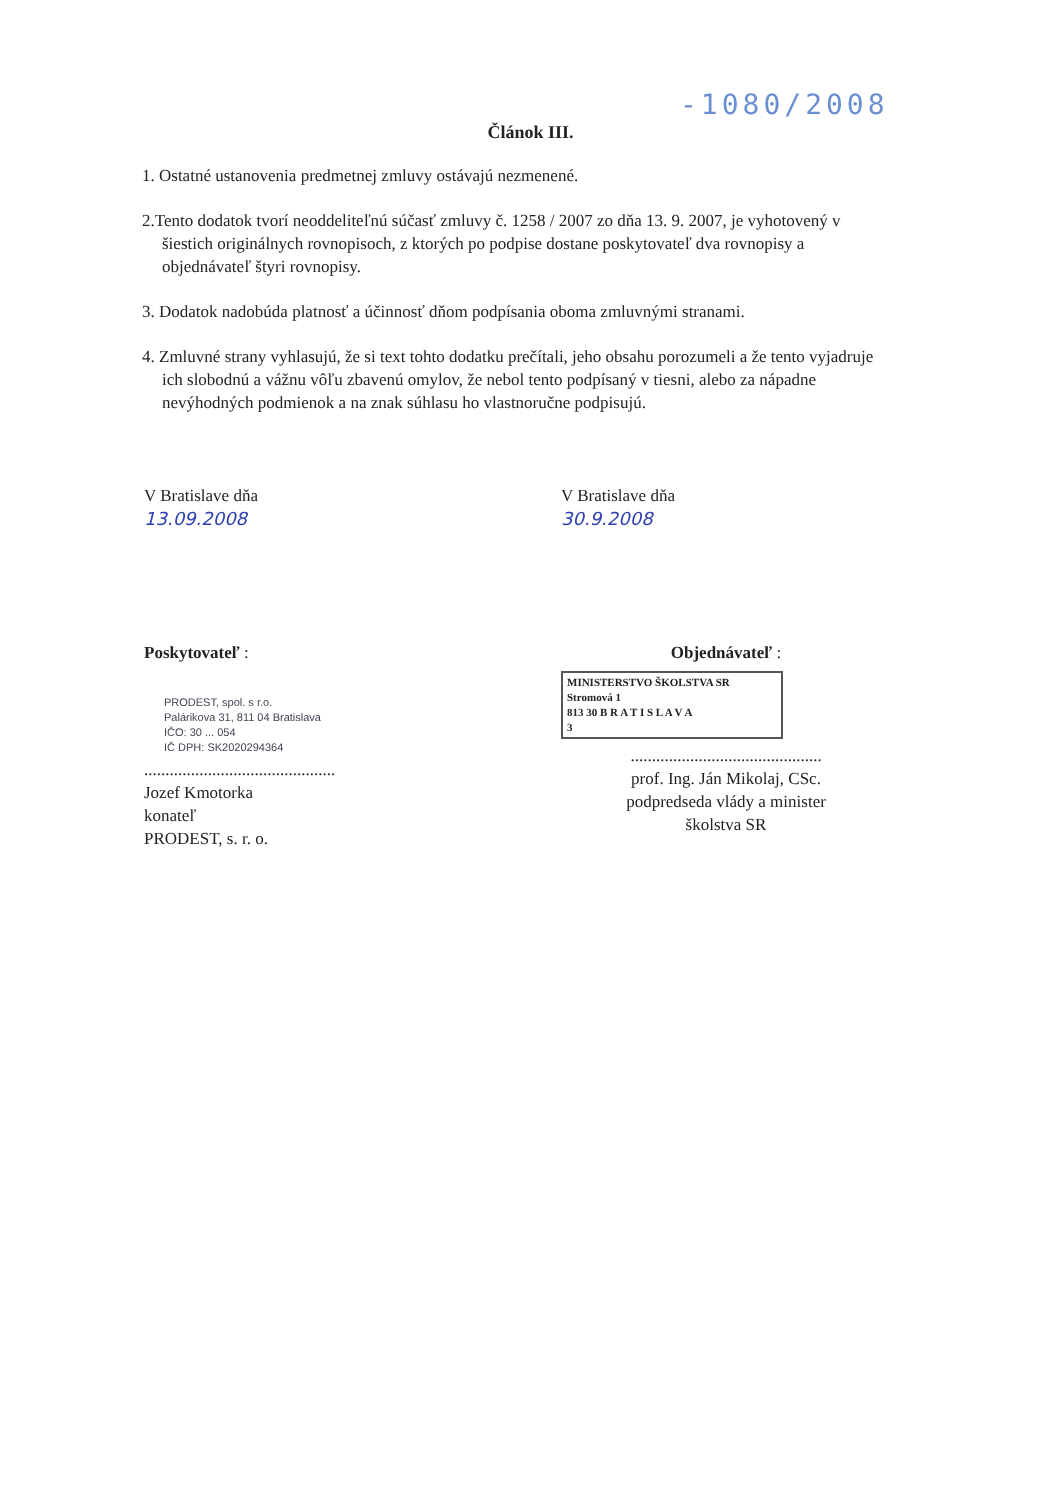-1080/2008
Článok III.
1. Ostatné ustanovenia predmetnej zmluvy ostávajú nezmenené.
2.Tento dodatok tvorí neoddeliteľnú súčasť zmluvy č. 1258 / 2007 zo dňa 13. 9. 2007, je vyhotovený v šiestich originálnych rovnopisoch, z ktorých po podpise dostane poskytovateľ dva rovnopisy a objednávateľ štyri rovnopisy.
3. Dodatok nadobúda platnosť a účinnosť dňom podpísania oboma zmluvnými stranami.
4. Zmluvné strany vyhlasujú, že si text tohto dodatku prečítali, jeho obsahu porozumeli a že tento vyjadruje ich slobodnú a vážnu vôľu zbavenú omylov, že nebol tento podpísaný v tiesni, alebo za nápadne nevýhodných podmienok a na znak súhlasu ho vlastnoručne podpisujú.
V Bratislave dňa
13.09.2008
V Bratislave dňa
30.9.2008
Poskytovateľ :
PRODEST, spol. s r.o.
Palárikova 31, 811 04 Bratislava
IČO: 30 ... 054
IČ DPH: SK2020294364
.............................................
Jozef Kmotorka
konateľ
PRODEST, s. r. o.
Objednávateľ :
MINISTERSTVO ŠKOLSTVA SR
Stromová 1
813 30 B R A T I S L A V A
3
.............................................
prof. Ing. Ján Mikolaj, CSc.
podpredseda vlády a minister
školstva SR